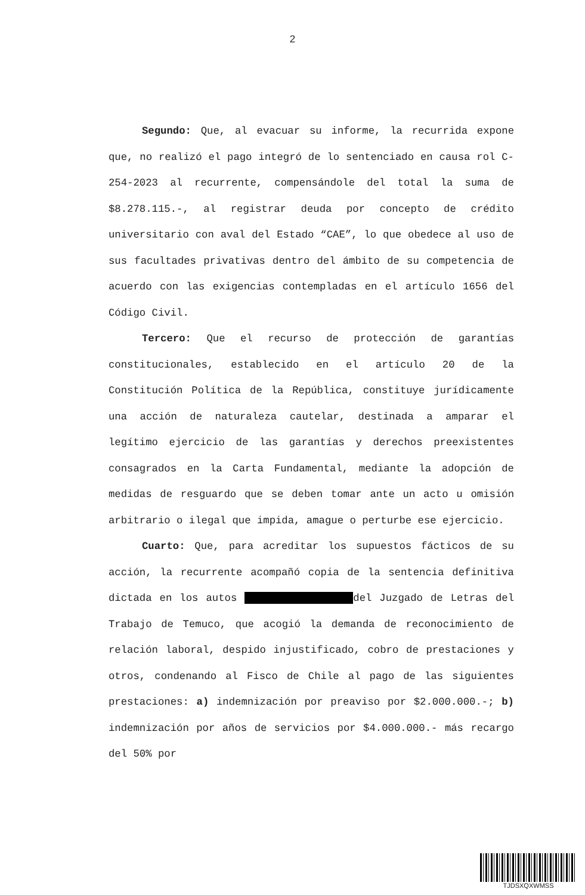2
Segundo: Que, al evacuar su informe, la recurrida expone que, no realizó el pago integró de lo sentenciado en causa rol C-254-2023 al recurrente, compensándole del total la suma de $8.278.115.-, al registrar deuda por concepto de crédito universitario con aval del Estado “CAE”, lo que obedece al uso de sus facultades privativas dentro del ámbito de su competencia de acuerdo con las exigencias contempladas en el artículo 1656 del Código Civil.
Tercero: Que el recurso de protección de garantías constitucionales, establecido en el artículo 20 de la Constitución Política de la República, constituye jurídicamente una acción de naturaleza cautelar, destinada a amparar el legítimo ejercicio de las garantías y derechos preexistentes consagrados en la Carta Fundamental, mediante la adopción de medidas de resguardo que se deben tomar ante un acto u omisión arbitrario o ilegal que impida, amague o perturbe ese ejercicio.
Cuarto: Que, para acreditar los supuestos fácticos de su acción, la recurrente acompañó copia de la sentencia definitiva dictada en los autos del Juzgado de Letras del Trabajo de Temuco, que acogió la demanda de reconocimiento de relación laboral, despido injustificado, cobro de prestaciones y otros, condenando al Fisco de Chile al pago de las siguientes prestaciones: a) indemnización por preaviso por $2.000.000.-; b) indemnización por años de servicios por $4.000.000.- más recargo del 50% por
TJDSXQXWMSS